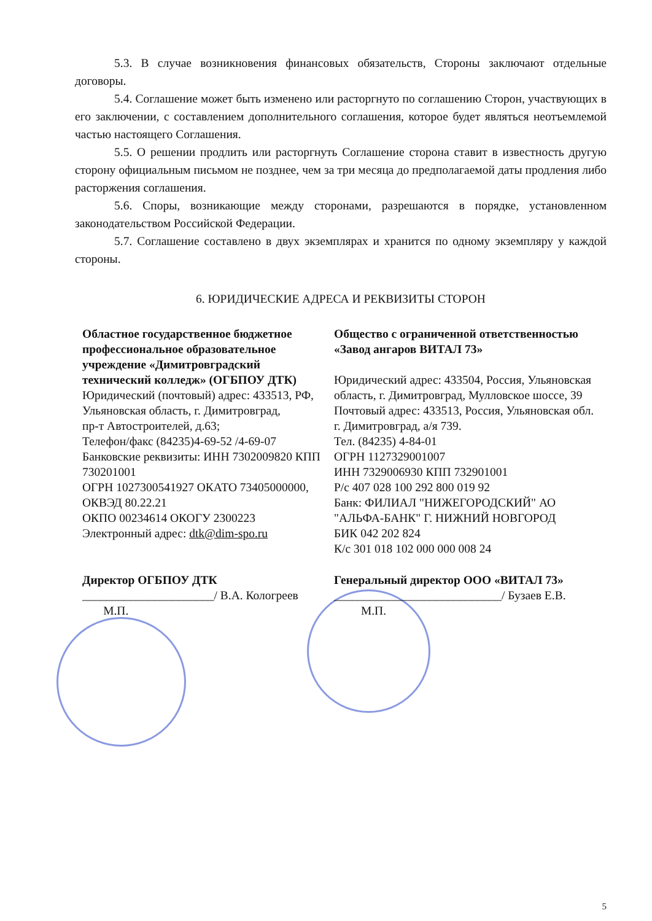5.3. В случае возникновения финансовых обязательств, Стороны заключают отдельные договоры.
5.4. Соглашение может быть изменено или расторгнуто по соглашению Сторон, участвующих в его заключении, с составлением дополнительного соглашения, которое будет являться неотъемлемой частью настоящего Соглашения.
5.5. О решении продлить или расторгнуть Соглашение сторона ставит в известность другую сторону официальным письмом не позднее, чем за три месяца до предполагаемой даты продления либо расторжения соглашения.
5.6. Споры, возникающие между сторонами, разрешаются в порядке, установленном законодательством Российской Федерации.
5.7. Соглашение составлено в двух экземплярах и хранится по одному экземпляру у каждой стороны.
6. ЮРИДИЧЕСКИЕ АДРЕСА И РЕКВИЗИТЫ СТОРОН
Областное государственное бюджетное профессиональное образовательное учреждение «Димитровградский технический колледж» (ОГБПОУ ДТК)
Юридический (почтовый) адрес: 433513, РФ, Ульяновская область, г. Димитровград,
пр-т Автостроителей, д.63;
Телефон/факс (84235)4-69-52 /4-69-07
Банковские реквизиты: ИНН 7302009820 КПП 730201001
ОГРН 1027300541927 ОКАТО 73405000000,
ОКВЭД 80.22.21
ОКПО 00234614 ОКОГУ 2300223
Электронный адрес: dtk@dim-spo.ru
Общество с ограниченной ответственностью «Завод ангаров ВИТАЛ 73»
Юридический адрес: 433504, Россия, Ульяновская область, г. Димитровград, Мулловское шоссе, 39
Почтовый адрес: 433513, Россия, Ульяновская обл. г. Димитровград, а/я 739.
Тел. (84235) 4-84-01
ОГРН 1127329001007
ИНН 7329006930 КПП 732901001
Р/с 407 028 100 292 800 019 92
Банк: ФИЛИАЛ "НИЖЕГОРОДСКИЙ" АО "АЛЬФА-БАНК" Г. НИЖНИЙ НОВГОРОД
БИК 042 202 824
К/с 301 018 102 000 000 008 24
Директор ОГБПОУ ДТК
______________________/ В.А. Кологреев
М.П.
Генеральный директор ООО «ВИТАЛ 73»
____________________________/ Бузаев Е.В.
М.П.
5